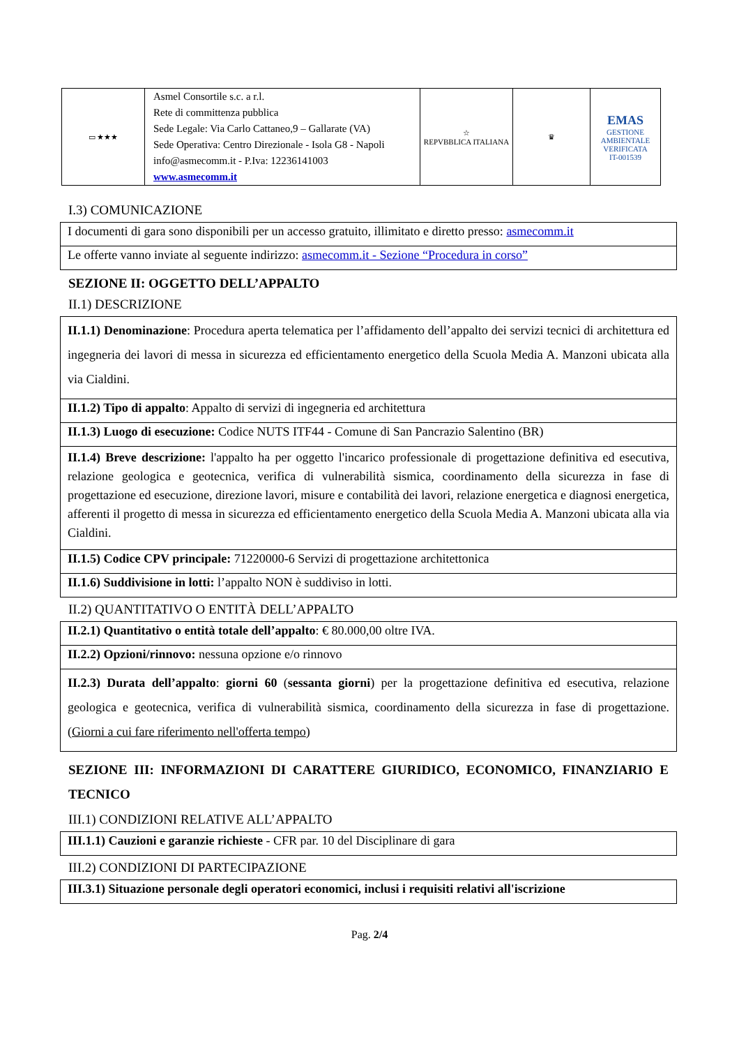| ▭ ★★★ | Asmel Consortile s.c. a r.l. Rete di committenza pubblica Sede Legale: Via Carlo Cattaneo,9 – Gallarate (VA) Sede Operativa: Centro Direzionale - Isola G8 - Napoli info@asmecomm.it - P.Iva: 12236141003 www.asmecomm.it | ☆ REPVBBLICA ITALIANA | ♛ | EMAS GESTIONE AMBIENTALE VERIFICATA IT-001539 |
I.3) COMUNICAZIONE
| I documenti di gara sono disponibili per un accesso gratuito, illimitato e diretto presso: asmecomm.it |
| Le offerte vanno inviate al seguente indirizzo: asmecomm.it - Sezione “Procedura in corso” |
SEZIONE II: OGGETTO DELL’APPALTO
II.1) DESCRIZIONE
| II.1.1) Denominazione : Procedura aperta telematica per l’affidamento dell’appalto dei servizi tecnici di architettura ed ingegneria dei lavori di messa in sicurezza ed efficientamento energetico della Scuola Media A. Manzoni ubicata alla via Cialdini. |
| II.1.2) Tipo di appalto : Appalto di servizi di ingegneria ed architettura |
| II.1.3) Luogo di esecuzione: Codice NUTS ITF44 - Comune di San Pancrazio Salentino (BR) |
| II.1.4) Breve descrizione: l'appalto ha per oggetto l'incarico professionale di progettazione definitiva ed esecutiva, relazione geologica e geotecnica, verifica di vulnerabilità sismica, coordinamento della sicurezza in fase di progettazione ed esecuzione, direzione lavori, misure e contabilità dei lavori, relazione energetica e diagnosi energetica, afferenti il progetto di messa in sicurezza ed efficientamento energetico della Scuola Media A. Manzoni ubicata alla via Cialdini. |
| II.1.5) Codice CPV principale: 71220000-6 Servizi di progettazione architettonica |
| II.1.6) Suddivisione in lotti: l’appalto NON è suddiviso in lotti. |
II.2) QUANTITATIVO O ENTITÀ DELL’APPALTO
| II.2.1) Quantitativo o entità totale dell’appalto : € 80.000,00 oltre IVA. |
| II.2.2) Opzioni/rinnovo: nessuna opzione e/o rinnovo |
| II.2.3) Durata dell’appalto : giorni 60 ( sessanta giorni ) per la progettazione definitiva ed esecutiva, relazione geologica e geotecnica, verifica di vulnerabilità sismica, coordinamento della sicurezza in fase di progettazione. ( Giorni a cui fare riferimento nell'offerta tempo ) |
SEZIONE III: INFORMAZIONI DI CARATTERE GIURIDICO, ECONOMICO, FINANZIARIO E TECNICO
III.1) CONDIZIONI RELATIVE ALL’APPALTO
| III.1.1) Cauzioni e garanzie richieste - CFR par. 10 del Disciplinare di gara |
III.2) CONDIZIONI DI PARTECIPAZIONE
| III.3.1) Situazione personale degli operatori economici, inclusi i requisiti relativi all'iscrizione |
Pag. 2/4